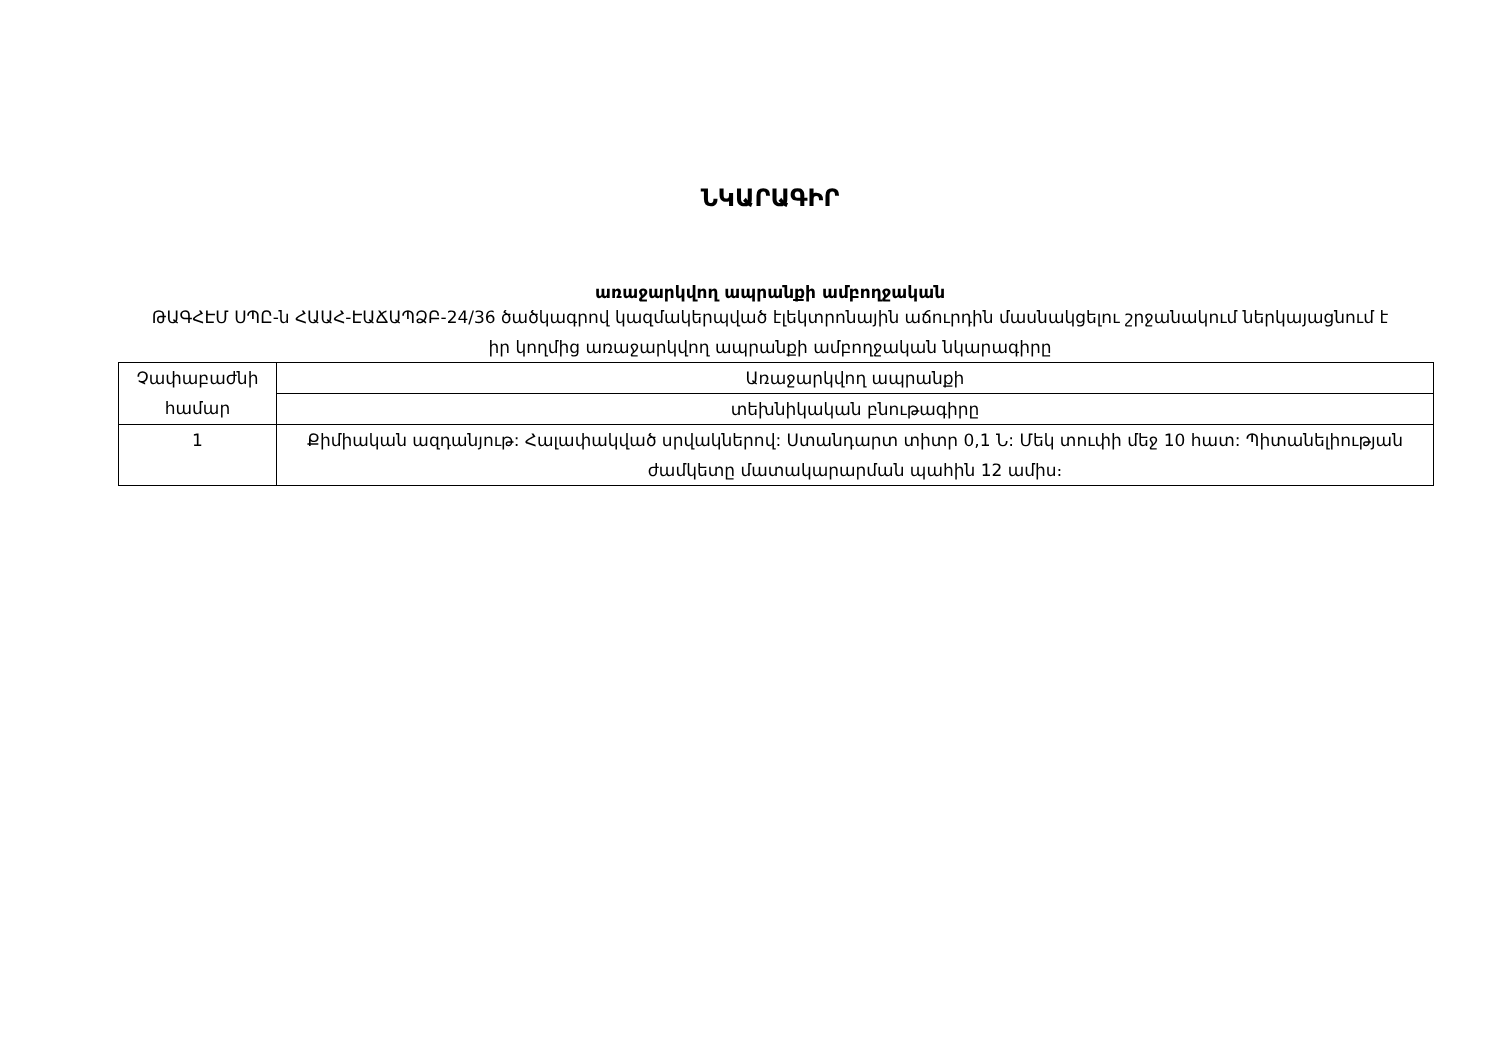ՆԿԱՐԱԳԻՐ
առաջարկվող ապրանքի ամբողջական
ԹԱԳՀԷՄ ՍՊԸ-ն ՀԱԱՀ-ԷԱՃԱՊՁԲ-24/36 ծածկագրով կազմակերպված էլեկտրոնային աճուրդին մասնակցելու շրջանակում ներկայացնում է իր կողմից առաջարկվող ապրանքի ամբողջական նկարագիրը
| Չափաբաժնի համար | Առաջարկվող ապրանքի |
| | տեխնիկական բնութագիրը |
| 1 | Քիմիական ազդանյութ: Հալափակված սրվակներով: Ստանդարտ տիտր 0,1 Ն: Մեկ տուփի մեջ 10 հատ: Պիտանելիության ժամկետը մատակարարման պահին 12 ամիս։ |